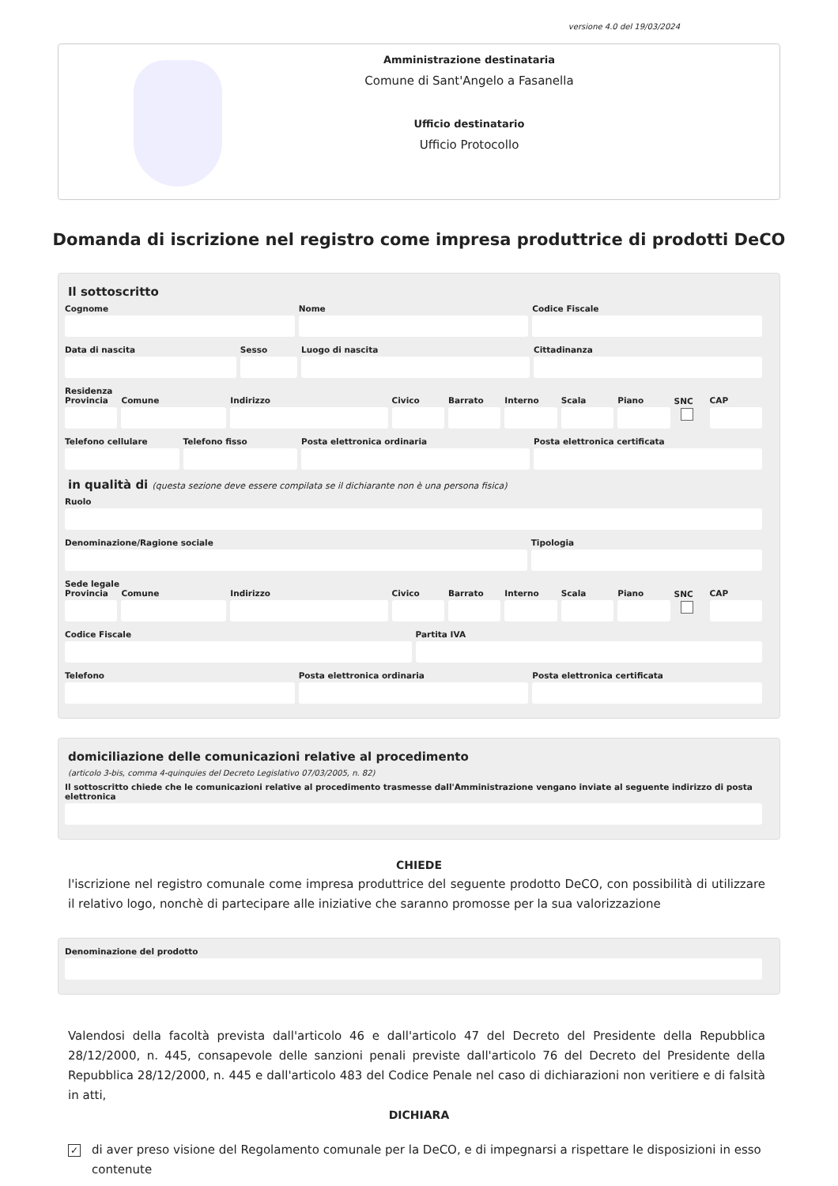versione 4.0 del 19/03/2024
Amministrazione destinataria
Comune di Sant'Angelo a Fasanella
Ufficio destinatario
Ufficio Protocollo
Domanda di iscrizione nel registro come impresa produttrice di prodotti DeCO
Il sottoscritto
Cognome Nome Codice Fiscale
Data di nascita Sesso Luogo di nascita Cittadinanza
Residenza
Provincia Comune Indirizzo Civico Barrato Interno Scala Piano SNC CAP
Telefono cellulare Telefono fisso Posta elettronica ordinaria Posta elettronica certificata
in qualità di (questa sezione deve essere compilata se il dichiarante non è una persona fisica)
Ruolo
Denominazione/Ragione sociale Tipologia
Sede legale
Provincia Comune Indirizzo Civico Barrato Interno Scala Piano SNC CAP
Codice Fiscale Partita IVA
Telefono Posta elettronica ordinaria Posta elettronica certificata
domiciliazione delle comunicazioni relative al procedimento
(articolo 3-bis, comma 4-quinquies del Decreto Legislativo 07/03/2005, n. 82)
Il sottoscritto chiede che le comunicazioni relative al procedimento trasmesse dall'Amministrazione vengano inviate al seguente indirizzo di posta elettronica
CHIEDE
l'iscrizione nel registro comunale come impresa produttrice del seguente prodotto DeCO, con possibilità di utilizzare il relativo logo, nonchè di partecipare alle iniziative che saranno promosse per la sua valorizzazione
Denominazione del prodotto
Valendosi della facoltà prevista dall'articolo 46 e dall'articolo 47 del Decreto del Presidente della Repubblica 28/12/2000, n. 445, consapevole delle sanzioni penali previste dall'articolo 76 del Decreto del Presidente della Repubblica 28/12/2000, n. 445 e dall'articolo 483 del Codice Penale nel caso di dichiarazioni non veritiere e di falsità in atti,
DICHIARA
✓ di aver preso visione del Regolamento comunale per la DeCO, e di impegnarsi a rispettare le disposizioni in esso contenute